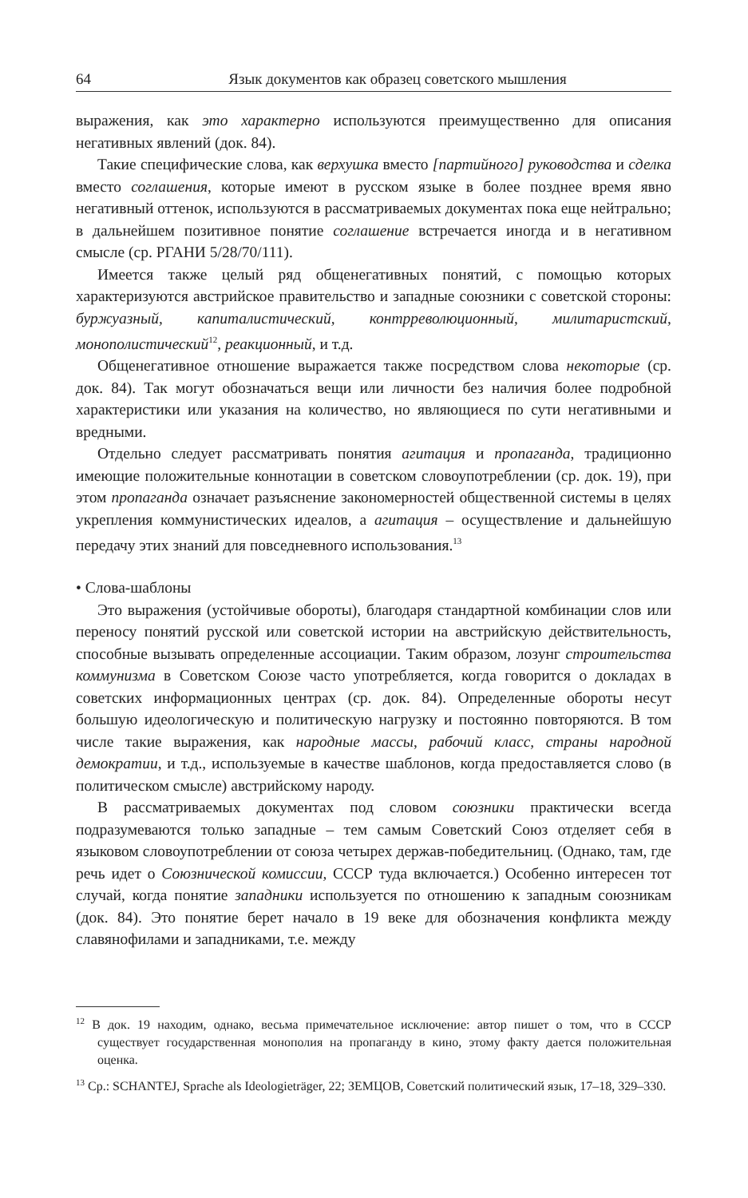64 Язык документов как образец советского мышления
выражения, как это характерно используются преимущественно для описания негативных явлений (док. 84).
Такие специфические слова, как верхушка вместо [партийного] руководства и сделка вместо соглашения, которые имеют в русском языке в более позднее время явно негативный оттенок, используются в рассматриваемых документах пока еще нейтрально; в дальнейшем позитивное понятие соглашение встречается иногда и в негативном смысле (ср. РГАНИ 5/28/70/111).
Имеется также целый ряд общенегативных понятий, с помощью которых характеризуются австрийское правительство и западные союзники с советской стороны: буржуазный, капиталистический, контрреволюционный, милитаристский, монополистический<sup>12</sup>, реакционный, и т.д.
Общенегативное отношение выражается также посредством слова некоторые (ср. док. 84). Так могут обозначаться вещи или личности без наличия более подробной характеристики или указания на количество, но являющиеся по сути негативными и вредными.
Отдельно следует рассматривать понятия агитация и пропаганда, традиционно имеющие положительные коннотации в советском словоупотреблении (ср. док. 19), при этом пропаганда означает разъяснение закономерностей общественной системы в целях укрепления коммунистических идеалов, а агитация – осуществление и дальнейшую передачу этих знаний для повседневного использования.<sup>13</sup>
• Слова-шаблоны
Это выражения (устойчивые обороты), благодаря стандартной комбинации слов или переносу понятий русской или советской истории на австрийскую действительность, способные вызывать определенные ассоциации. Таким образом, лозунг строительства коммунизма в Советском Союзе часто употребляется, когда говорится о докладах в советских информационных центрах (ср. док. 84). Определенные обороты несут большую идеологическую и политическую нагрузку и постоянно повторяются. В том числе такие выражения, как народные массы, рабочий класс, страны народной демократии, и т.д., используемые в качестве шаблонов, когда предоставляется слово (в политическом смысле) австрийскому народу.
В рассматриваемых документах под словом союзники практически всегда подразумеваются только западные – тем самым Советский Союз отделяет себя в языковом словоупотреблении от союза четырех держав-победительниц. (Однако, там, где речь идет о Союзнической комиссии, СССР туда включается.) Особенно интересен тот случай, когда понятие западники используется по отношению к западным союзникам (док. 84). Это понятие берет начало в 19 веке для обозначения конфликта между славянофилами и западниками, т.е. между
<sup>12</sup> В док. 19 находим, однако, весьма примечательное исключение: автор пишет о том, что в СССР существует государственная монополия на пропаганду в кино, этому факту дается положительная оценка.
<sup>13</sup> Ср.: SCHANTEJ, Sprache als Ideologieträger, 22; ЗЕМЦОВ, Советский политический язык, 17–18, 329–330.